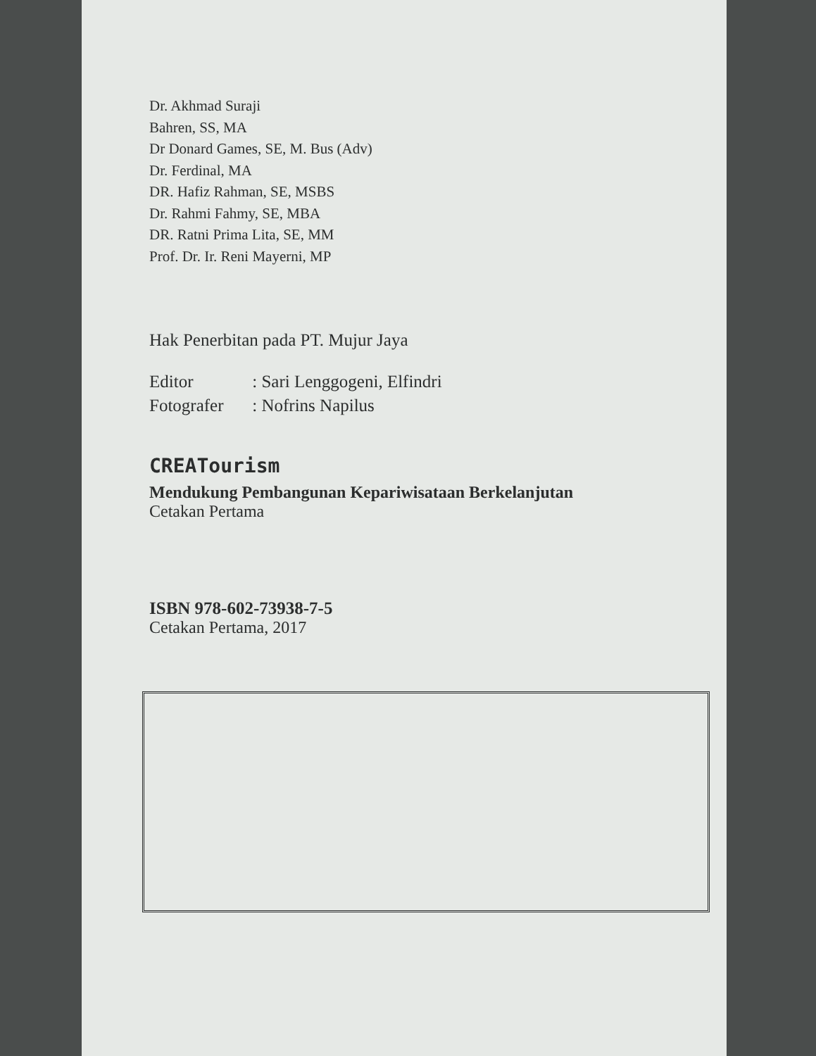Dr. Akhmad Suraji
Bahren, SS, MA
Dr Donard Games, SE, M. Bus (Adv)
Dr. Ferdinal, MA
DR. Hafiz Rahman, SE, MSBS
Dr. Rahmi Fahmy, SE, MBA
DR. Ratni Prima Lita, SE, MM
Prof. Dr. Ir. Reni Mayerni, MP
Hak Penerbitan pada PT. Mujur Jaya
Editor : Sari Lenggogeni, Elfindri
Fotografer : Nofrins Napilus
CREATourism
Mendukung Pembangunan Kepariwisataan Berkelanjutan
Cetakan Pertama
ISBN 978-602-73938-7-5
Cetakan Pertama, 2017